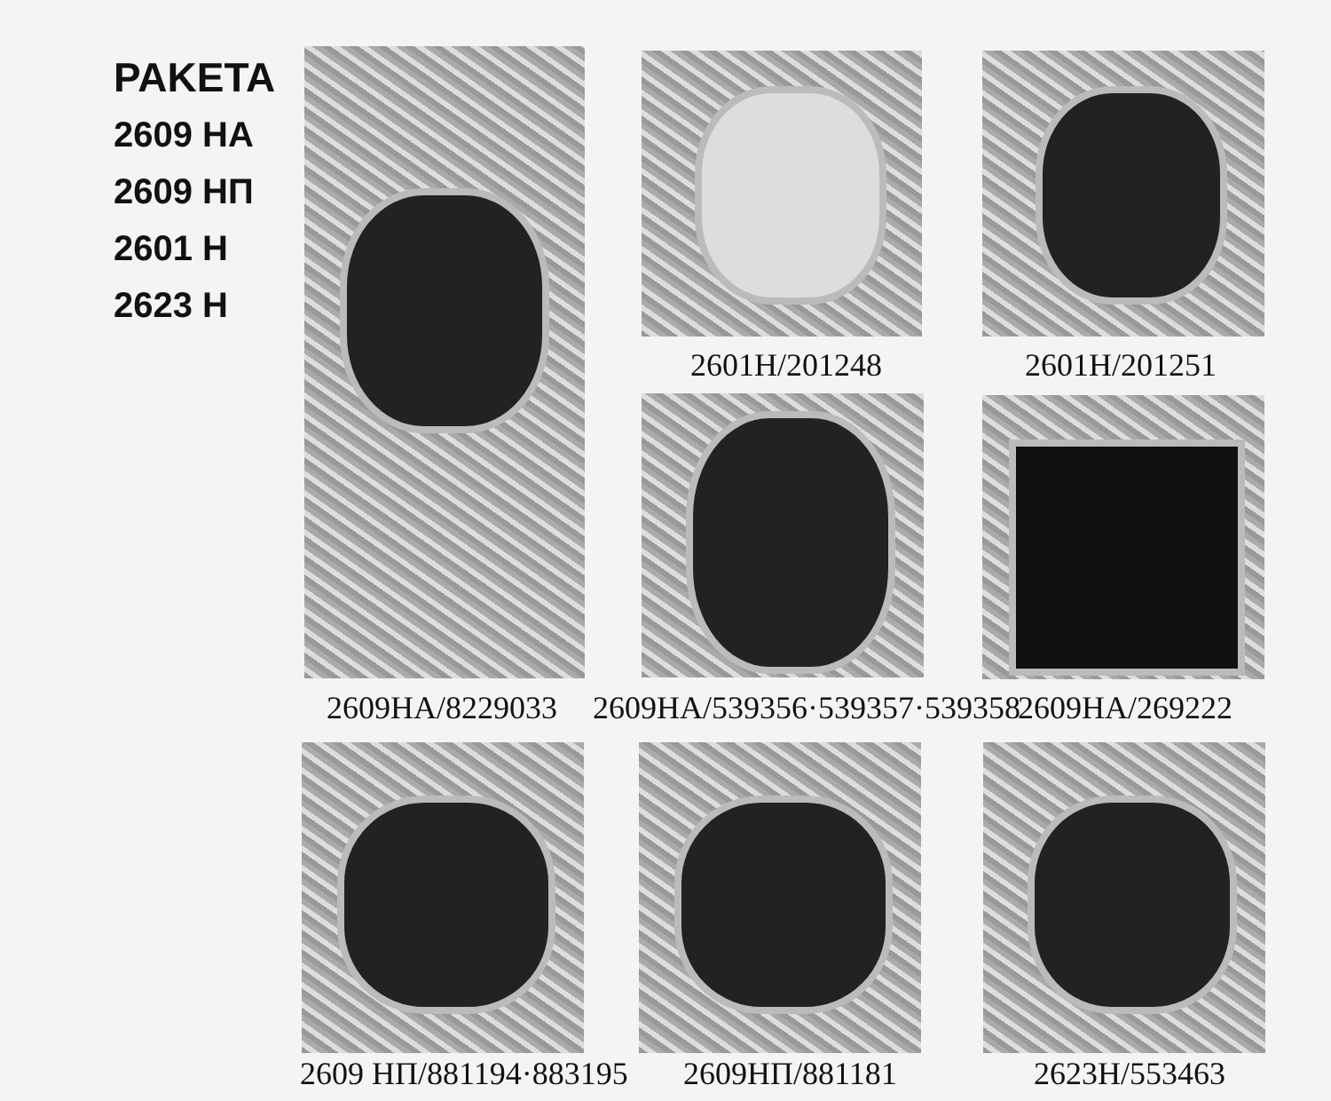PAKETA
2609 HA
2609 HП
2601 H
2623 H
2601H/201248 2601H/201251
2609HA/8229033 2609HA/539356·539357·539358 2609HA/269222
2609 HП/881194·883195 2609HП/881181 2623H/553463